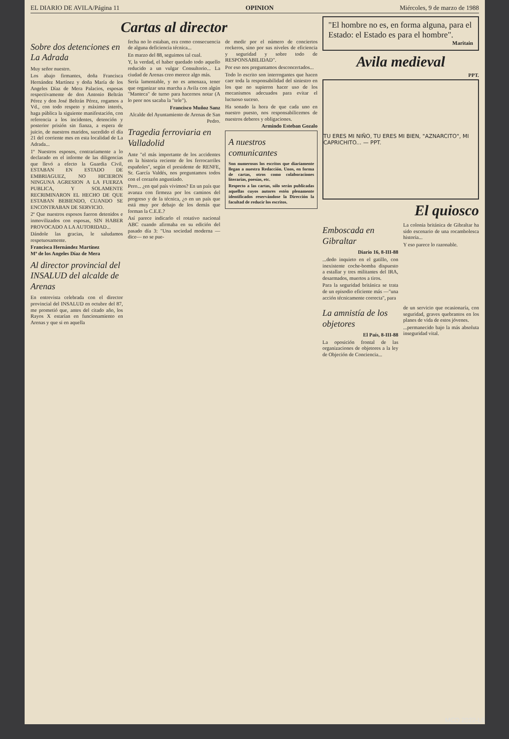EL DIARIO DE AVILA/Página 11 OPINION Miércoles, 9 de marzo de 1988
Cartas al director
Sobre dos detenciones en La Adrada
Muy señor nuestro.
Los abajo firmantes, doña Francisca Hernández Martínez y doña María de los Angeles Díaz de Mera Palacios, esposas respectivamente de don Antonio Beltrán Pérez y don José Beltrán Pérez, rogamos a Vd., con todo respeto y máximo interés, haga pública la siguiente manifestación, con referencia a los incidentes, detención y posterior prisión sin fianza, a espera de juicio, de nuestros maridos, sucedido el día 21 del corriente mes en esta localidad de La Adrada...
1º Nuestros esposos, contrariamente a lo declarado en el informe de las diligencias que llevó a efecto la Guardia Civil, ESTABAN EN ESTADO DE EMBRIAGUEZ, NO HICIERON NINGUNA AGRESION A LA FUERZA PUBLICA, Y SOLAMENTE RECRIMINARON EL HECHO DE QUE ESTABAN BEBIENDO, CUANDO SE ENCONTRABAN DE SERVICIO.
2º Que nuestros esposos fueron detenidos e inmovilizados con esposas, SIN HABER PROVOCADO A LA AUTORIDAD...
Dándole las gracias, le saludamos respetuosamente.
Francisca Hernández Martínez
Mª de los Angeles Díaz de Mera
Al director provincial del INSALUD del alcalde de Arenas
En entrevista celebrada con el director provincial del INSALUD en octubre del 87, me prometió que, antes del citado año, los Rayos X estarían en funcionamiento en Arenas y que si en aquella
fecha no lo estaban, era como consecuencia de alguna deficiencia técnica...
En marzo del 88, seguimos tal cual.
Y, la verdad, el haber quedado todo aquello reducido a un vulgar Consultorio... La ciudad de Arenas creo merece algo más.
Sería lamentable, y no es amenaza, tener que organizar una marcha a Avila con algún "Manteca" de turno para hacernos notar (A lo peor nos sacaba la "tele").
Francisco Muñoz Sanz
Alcalde del Ayuntamiento de Arenas de San Pedro.
Tragedia ferroviaria en Valladolid
Ante "el más importante de los accidentes en la historia reciente de los ferrocarriles españoles", según el presidente de RENFE, Sr. García Valdés, nos preguntamos todos con el corazón angustiado.
Pero... ¿en qué país vivimos? En un país que avanza con firmeza por los caminos del progreso y de la técnica, ¿o en un país que está muy por debajo de los demás que forman la C.E.E.?
Así parece indicarlo el rotativo nacional ABC cuando afirmaba en su edición del pasado día 3: "Una sociedad moderna —dice— no se pue-
de medir por el número de conciertos rockeros, sino por sus niveles de eficiencia y seguridad y sobre todo de RESPONSABILIDAD".
Por eso nos preguntamos desconcertados...
Todo lo escrito son interrogantes que hacen caer toda la responsabilidad del siniestro en los que no supieron hacer uso de los mecanismos adecuados para evitar el luctuoso suceso.
Ha sonado la hora de que cada uno en nuestro puesto, nos responsabilicemos de nuestros deberes y obligaciones.
Armindo Esteban Gozalo
A nuestros comunicantes
Son numerosos los escritos que diariamente llegan a nuestra Redacción. Unos, en forma de cartas, otros como colaboraciones literarias, poesías, etc.
Respecto a las cartas, sólo serán publicadas aquellas cuyos autores estén plenamente identificados reservándose la Dirección la facultad de reducir los escritos.
"El hombre no es, en forma alguna, para el Estado: el Estado es para el hombre".
Maritain
Avila medieval
PPT.
TU ERES MI NIÑO, TU ERES MI BIEN, "AZNARCITO", MI CAPRICHITO... — PPT.
El quiosco
Emboscada en Gibraltar
Diario 16, 8-III-88
...dedo inquieto en el gatillo, con inexistente coche-bomba dispuesto a estallar y tres militantes del IRA, desarmados, muertos a tiros.
Para la seguridad británica se trata de un episodio eficiente más —"una acción técnicamente correcta", para
La colonia británica de Gibraltar ha sido escenario de una rocambolesca historia...
Y eso parece lo razonable.
La amnistía de los objetores
El País, 8-III-88
La oposición frontal de las organizaciones de objetores a la ley de Objeción de Conciencia...
de un servicio que ocasionaría, con seguridad, graves quebrantos en los planes de vida de estos jóvenes.
...permanecido bajo la más absoluta inseguridad vital.
MCD 2022-L5